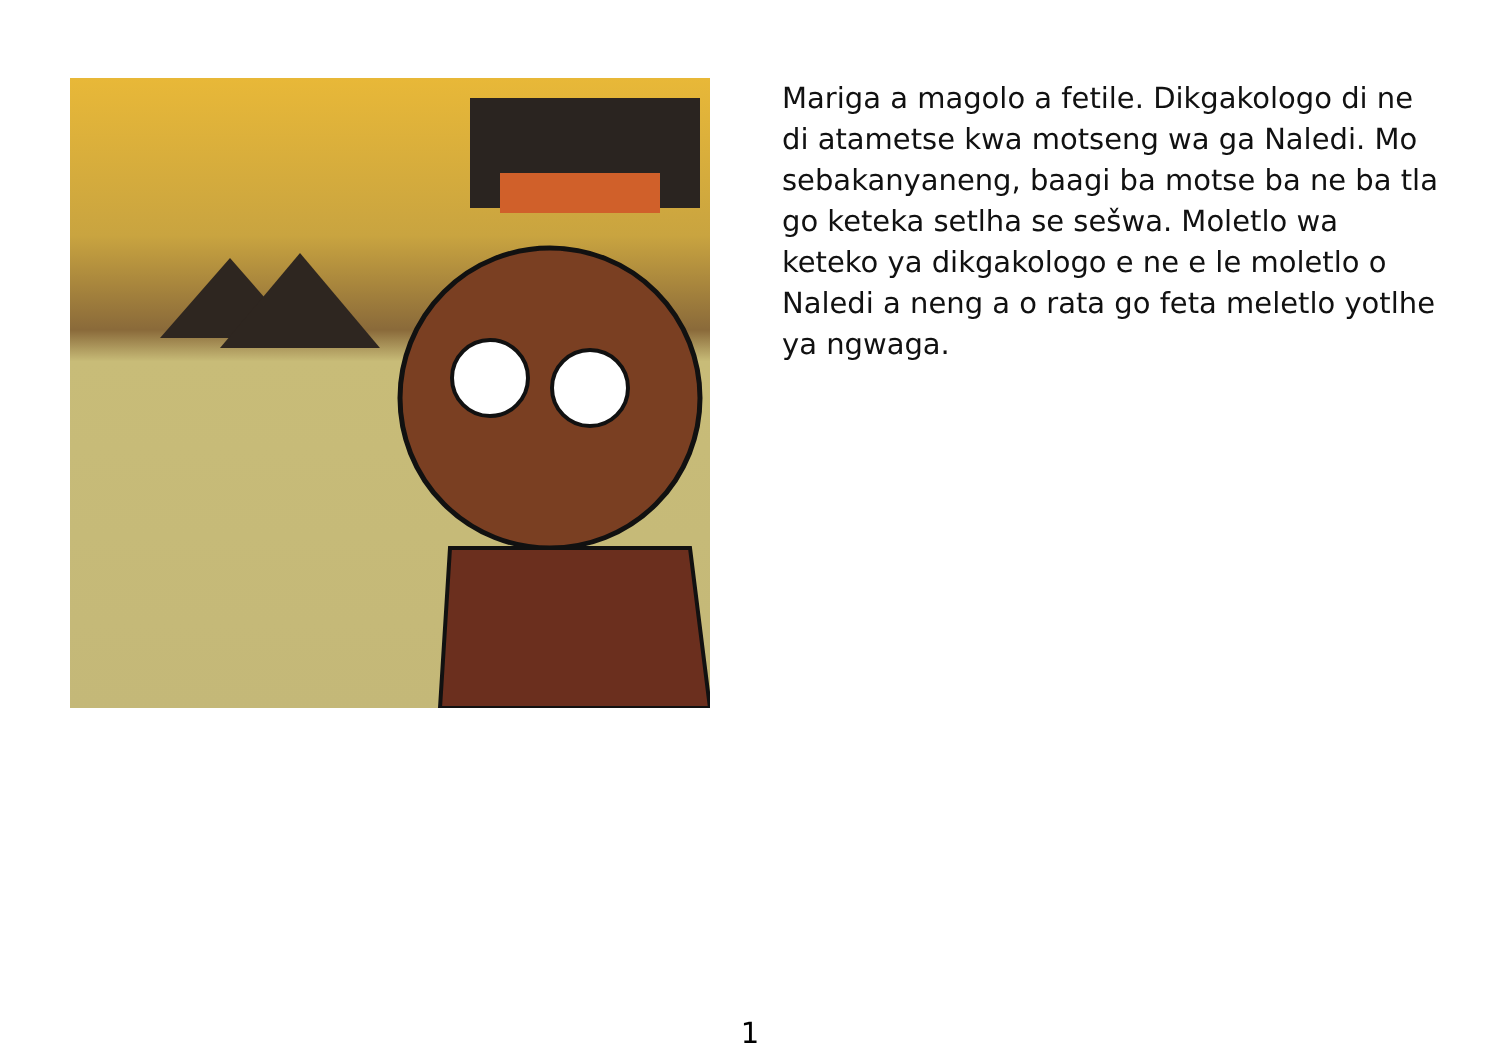Mariga a magolo a fetile. Dikgakologo di ne di atametse kwa motseng wa ga Naledi. Mo sebakanyaneng, baagi ba motse ba ne ba tla go keteka setlha se sešwa. Moletlo wa keteko ya dikgakologo e ne e le moletlo o Naledi a neng a o rata go feta meletlo yotlhe ya ngwaga.
1